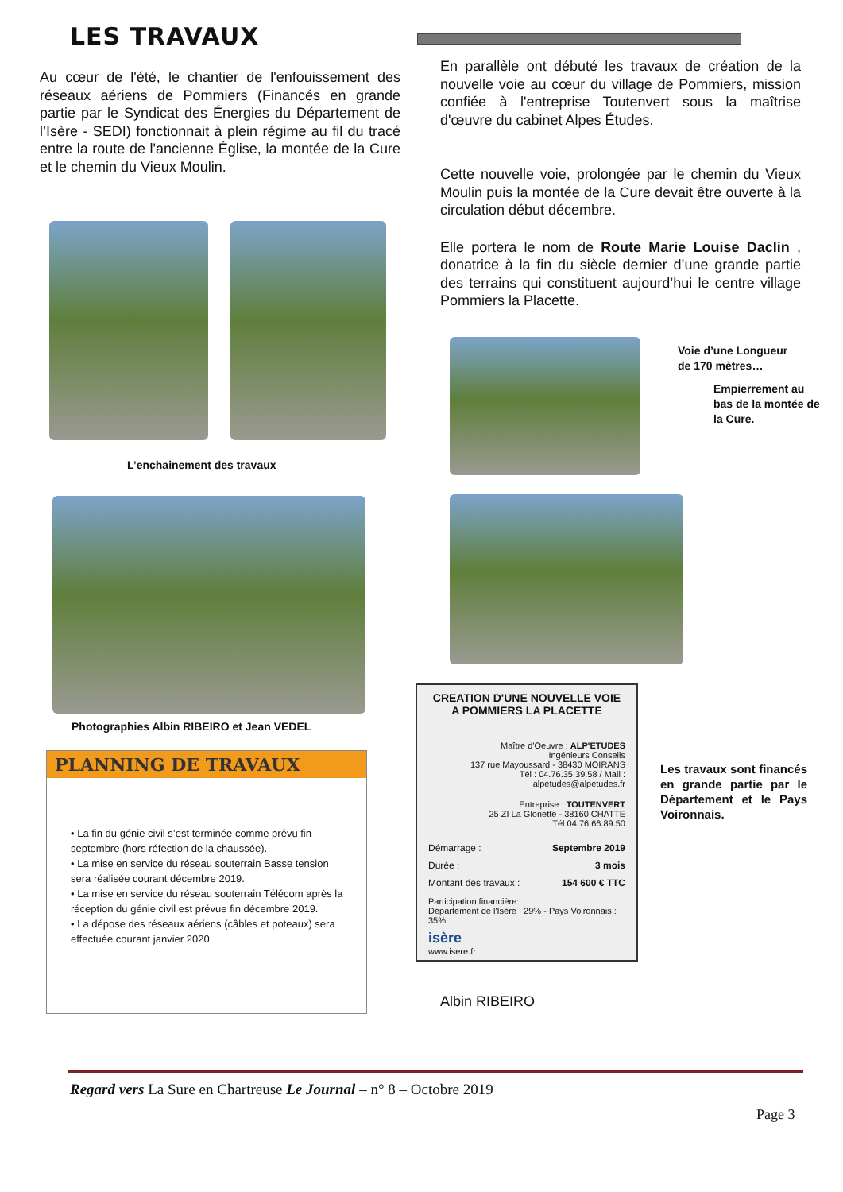LES TRAVAUX
Au cœur de l'été, le chantier de l'enfouissement des réseaux aériens de Pommiers (Financés en grande partie par le Syndicat des Énergies du Département de l’Isère - SEDI) fonctionnait à plein régime au fil du tracé entre la route de l'ancienne Église, la montée de la Cure et le chemin du Vieux Moulin.
En parallèle ont débuté les travaux de création de la nouvelle voie au cœur du village de Pommiers, mission confiée à l'entreprise Toutenvert sous la maîtrise d'œuvre du cabinet Alpes Études.
Cette nouvelle voie, prolongée par le chemin du Vieux Moulin puis la montée de la Cure devait être ouverte à la circulation début décembre.
Elle portera le nom de Route Marie Louise Daclin , donatrice à la fin du siècle dernier d’une grande partie des terrains qui constituent aujourd’hui le centre village Pommiers la Placette.
L’enchainement des travaux
Voie d’une Longueur de 170 mètres…
Empierrement au bas de la montée de la Cure.
Photographies Albin RIBEIRO et Jean VEDEL
PLANNING DE TRAVAUX
• La fin du génie civil s’est terminée comme prévu fin septembre (hors réfection de la chaussée).
• La mise en service du réseau souterrain Basse tension sera réalisée courant décembre 2019.
• La mise en service du réseau souterrain Télécom après la réception du génie civil est prévue fin décembre 2019.
• La dépose des réseaux aériens (câbles et poteaux) sera effectuée courant janvier 2020.
CREATION D'UNE NOUVELLE VOIE A POMMIERS LA PLACETTE
Maître d'Oeuvre : ALP'ETUDES
Ingénieurs Conseils
137 rue Mayoussard - 38430 MOIRANS
Tél : 04.76.35.39.58 / Mail : alpetudes@alpetudes.fr
Entreprise : TOUTENVERT
25 ZI La Gloriette - 38160 CHATTE
Tél 04.76.66.89.50
Démarrage : Septembre 2019
Durée : 3 mois
Montant des travaux : 154 600 € TTC
Participation financière:
Département de l'Isère : 29% - Pays Voironnais : 35%
isère
www.isere.fr
Les travaux sont financés en grande partie par le Département et le Pays Voironnais.
Albin RIBEIRO
Regard vers La Sure en Chartreuse Le Journal – n° 8 – Octobre 2019
Page 3